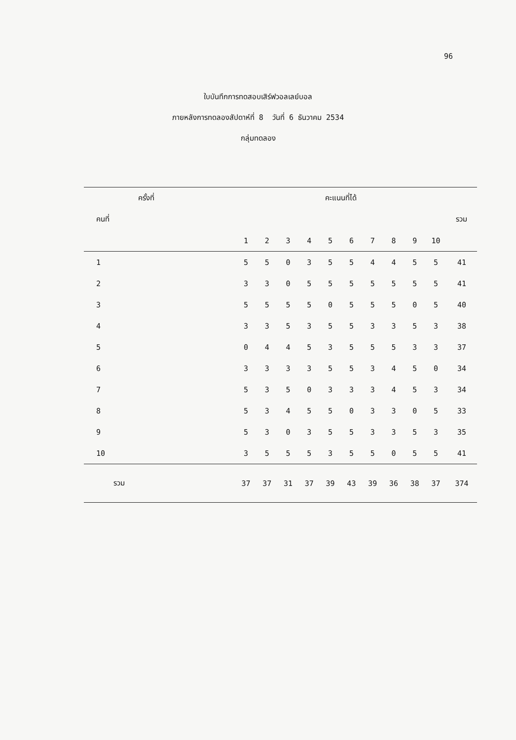96
ใบบันทึกการทดสอบเสิร์ฟวอลเลย์บอล
ภายหลังการทดลองสัปดาห์ที่ 8 วันที่ 6 ธันวาคม 2534
กลุ่มทดลอง
| ครั้งที่ | คะแนนที่ได้ | | | | | | | | | | |
| --- | --- | --- | --- | --- | --- | --- | --- | --- | --- | --- | --- |
| คนที่ | | | | | | | | | | | รวม |
| | 1 | 2 | 3 | 4 | 5 | 6 | 7 | 8 | 9 | 10 | |
| 1 | 5 | 5 | 0 | 3 | 5 | 5 | 4 | 4 | 5 | 5 | 41 |
| 2 | 3 | 3 | 0 | 5 | 5 | 5 | 5 | 5 | 5 | 5 | 41 |
| 3 | 5 | 5 | 5 | 5 | 0 | 5 | 5 | 5 | 0 | 5 | 40 |
| 4 | 3 | 3 | 5 | 3 | 5 | 5 | 3 | 3 | 5 | 3 | 38 |
| 5 | 0 | 4 | 4 | 5 | 3 | 5 | 5 | 5 | 3 | 3 | 37 |
| 6 | 3 | 3 | 3 | 3 | 5 | 5 | 3 | 4 | 5 | 0 | 34 |
| 7 | 5 | 3 | 5 | 0 | 3 | 3 | 3 | 4 | 5 | 3 | 34 |
| 8 | 5 | 3 | 4 | 5 | 5 | 0 | 3 | 3 | 0 | 5 | 33 |
| 9 | 5 | 3 | 0 | 3 | 5 | 5 | 3 | 3 | 5 | 3 | 35 |
| 10 | 3 | 5 | 5 | 5 | 3 | 5 | 5 | 0 | 5 | 5 | 41 |
| รวม | 37 | 37 | 31 | 37 | 39 | 43 | 39 | 36 | 38 | 37 | 374 |